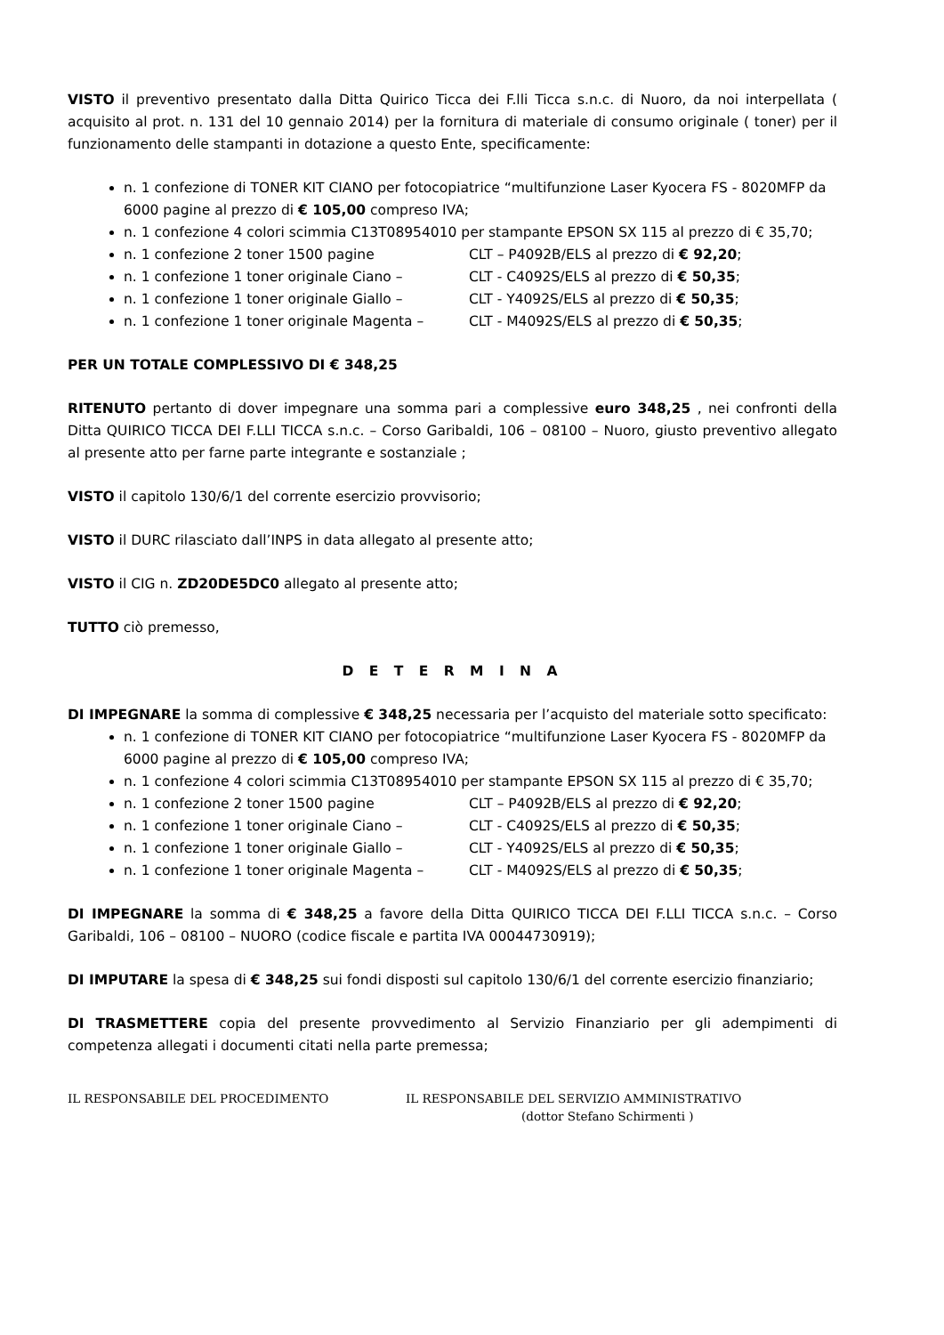VISTO il preventivo presentato dalla Ditta Quirico Ticca dei F.lli Ticca s.n.c. di Nuoro, da noi interpellata ( acquisito al prot. n. 131 del 10 gennaio 2014) per la fornitura di materiale di consumo originale ( toner) per il funzionamento delle stampanti in dotazione a questo Ente, specificamente:
n. 1 confezione di TONER KIT CIANO per fotocopiatrice “multifunzione Laser Kyocera FS - 8020MFP da 6000 pagine al prezzo di € 105,00 compreso IVA;
n. 1 confezione 4 colori scimmia C13T08954010 per stampante EPSON SX 115 al prezzo di € 35,70;
n. 1 confezione 2 toner 1500 pagine CLT – P4092B/ELS al prezzo di € 92,20;
n. 1 confezione 1 toner originale Ciano – CLT - C4092S/ELS al prezzo di € 50,35;
n. 1 confezione 1 toner originale Giallo – CLT - Y4092S/ELS al prezzo di € 50,35;
n. 1 confezione 1 toner originale Magenta – CLT - M4092S/ELS al prezzo di € 50,35;
PER UN TOTALE COMPLESSIVO DI € 348,25
RITENUTO pertanto di dover impegnare una somma pari a complessive euro 348,25 , nei confronti della Ditta QUIRICO TICCA DEI F.LLI TICCA s.n.c. – Corso Garibaldi, 106 – 08100 – Nuoro, giusto preventivo allegato al presente atto per farne parte integrante e sostanziale ;
VISTO il capitolo 130/6/1 del corrente esercizio provvisorio;
VISTO il DURC rilasciato dall’INPS in data allegato al presente atto;
VISTO il CIG n. ZD20DE5DC0 allegato al presente atto;
TUTTO ciò premesso,
D E T E R M I N A
DI IMPEGNARE la somma di complessive € 348,25 necessaria per l’acquisto del materiale sotto specificato:
n. 1 confezione di TONER KIT CIANO per fotocopiatrice “multifunzione Laser Kyocera FS - 8020MFP da 6000 pagine al prezzo di € 105,00 compreso IVA;
n. 1 confezione 4 colori scimmia C13T08954010 per stampante EPSON SX 115 al prezzo di € 35,70;
n. 1 confezione 2 toner 1500 pagine CLT – P4092B/ELS al prezzo di € 92,20;
n. 1 confezione 1 toner originale Ciano – CLT - C4092S/ELS al prezzo di € 50,35;
n. 1 confezione 1 toner originale Giallo – CLT - Y4092S/ELS al prezzo di € 50,35;
n. 1 confezione 1 toner originale Magenta – CLT - M4092S/ELS al prezzo di € 50,35;
DI IMPEGNARE la somma di € 348,25 a favore della Ditta QUIRICO TICCA DEI F.LLI TICCA s.n.c. – Corso Garibaldi, 106 – 08100 – NUORO (codice fiscale e partita IVA 00044730919);
DI IMPUTARE la spesa di € 348,25 sui fondi disposti sul capitolo 130/6/1 del corrente esercizio finanziario;
DI TRASMETTERE copia del presente provvedimento al Servizio Finanziario per gli adempimenti di competenza allegati i documenti citati nella parte premessa;
IL RESPONSABILE DEL PROCEDIMENTO IL RESPONSABILE DEL SERVIZIO AMMINISTRATIVO
(dottor Stefano Schirmenti )